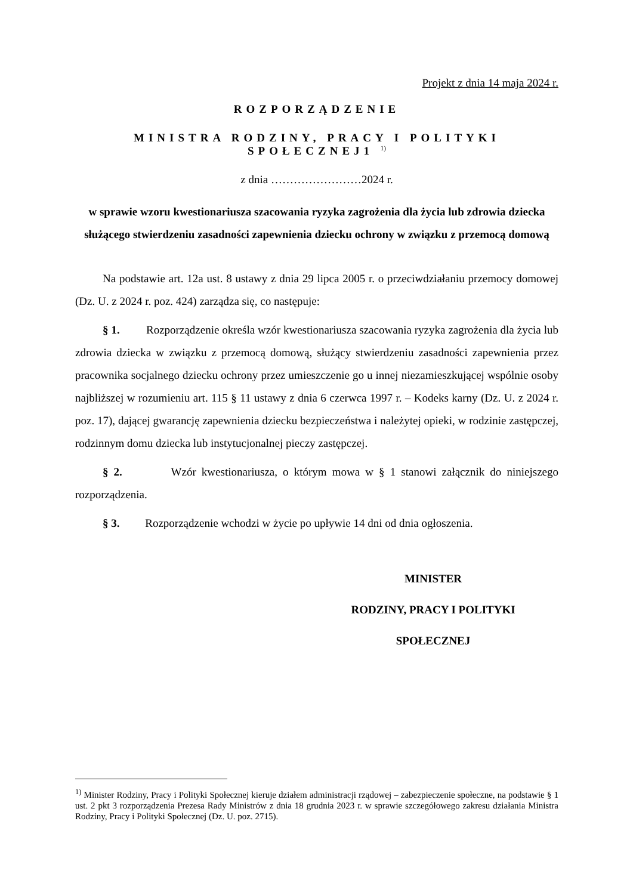Projekt z dnia 14 maja 2024 r.
ROZPORZĄDZENIE
MINISTRA RODZINY, PRACY I POLITYKI
SPOŁECZNEJ1 <sup>1)</sup>
z dnia ……………………2024 r.
w sprawie wzoru kwestionariusza szacowania ryzyka zagrożenia dla życia lub zdrowia dziecka służącego stwierdzeniu zasadności zapewnienia dziecku ochrony w związku z przemocą domową
Na podstawie art. 12a ust. 8 ustawy z dnia 29 lipca 2005 r. o przeciwdziałaniu przemocy domowej (Dz. U. z 2024 r. poz. 424) zarządza się, co następuje:
§ 1. Rozporządzenie określa wzór kwestionariusza szacowania ryzyka zagrożenia dla życia lub zdrowia dziecka w związku z przemocą domową, służący stwierdzeniu zasadności zapewnienia przez pracownika socjalnego dziecku ochrony przez umieszczenie go u innej niezamieszkującej wspólnie osoby najbliższej w rozumieniu art. 115 § 11 ustawy z dnia 6 czerwca 1997 r. – Kodeks karny (Dz. U. z 2024 r. poz. 17), dającej gwarancję zapewnienia dziecku bezpieczeństwa i należytej opieki, w rodzinie zastępczej, rodzinnym domu dziecka lub instytucjonalnej pieczy zastępczej.
§ 2. Wzór kwestionariusza, o którym mowa w § 1 stanowi załącznik do niniejszego rozporządzenia.
§ 3. Rozporządzenie wchodzi w życie po upływie 14 dni od dnia ogłoszenia.
MINISTER
RODZINY, PRACY I POLITYKI
SPOŁECZNEJ
<sup>1)</sup> Minister Rodziny, Pracy i Polityki Społecznej kieruje działem administracji rządowej – zabezpieczenie społeczne, na podstawie § 1 ust. 2 pkt 3 rozporządzenia Prezesa Rady Ministrów z dnia 18 grudnia 2023 r. w sprawie szczegółowego zakresu działania Ministra Rodziny, Pracy i Polityki Społecznej (Dz. U. poz. 2715).